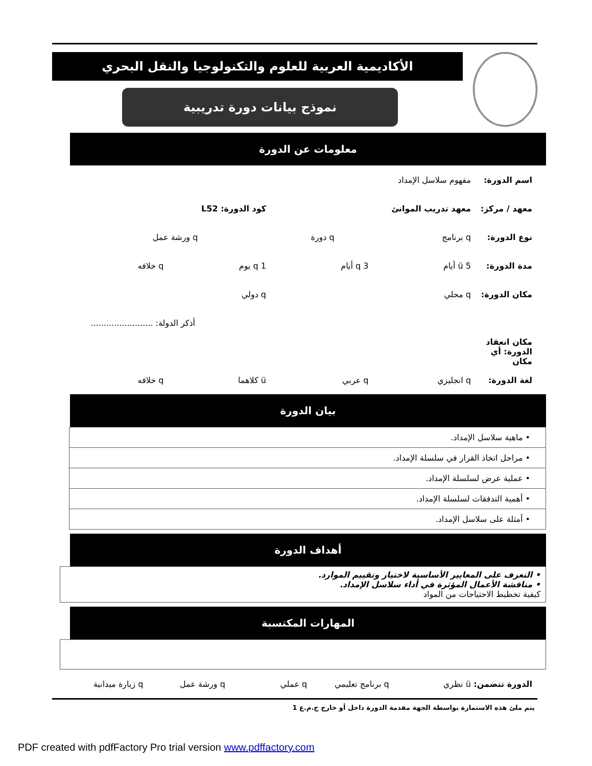الأكاديمية العربية للعلوم والتكنولوجيا والنقل البحري
نموذج بيانات دورة تدريبية
معلومات عن الدورة
اسم الدورة: مفهوم سلاسل الإمداد
معهد / مركز: معهد تدريب الموانئ كود الدورة: L52
نوع الدورة: q برنامج q دورة q ورشة عمل
مدة الدورة: ü 5 أيام q 3 أيام q 1 يوم q خلافه
مكان الدورة: q محلي q دولي
أذكر الدولة: ........................
مكان انعقاد الدورة: أي مكان
لغة الدورة: q انجليزي q عربي ü كلاهما q خلافه
بيان الدورة
| • ماهية سلاسل الإمداد. |
| • مراحل اتخاذ القرار في سلسلة الإمداد. |
| • عملية عرض لسلسلة الإمداد. |
| • أهمية التدفقات لسلسلة الإمداد. |
| • أمثلة على سلاسل الإمداد. |
أهداف الدورة
• التعرف على المعايير الأساسية لاختيار وتقييم الموارد.
• مناقشة الأعمال المؤثرة في أداء سلاسل الإمداد.
كيفية تخطيط الاحتياجات من المواد
المهارات المكتسبة
الدورة تتضمن: ü نظري q برنامج تعليمي q عملي q ورشة عمل q زيارة ميدانية
يتم ملئ هذه الاستمارة بواسطة الجهة مقدمة الدورة داخل أو خارج ج.م.ع 1
PDF created with pdfFactory Pro trial version www.pdffactory.com